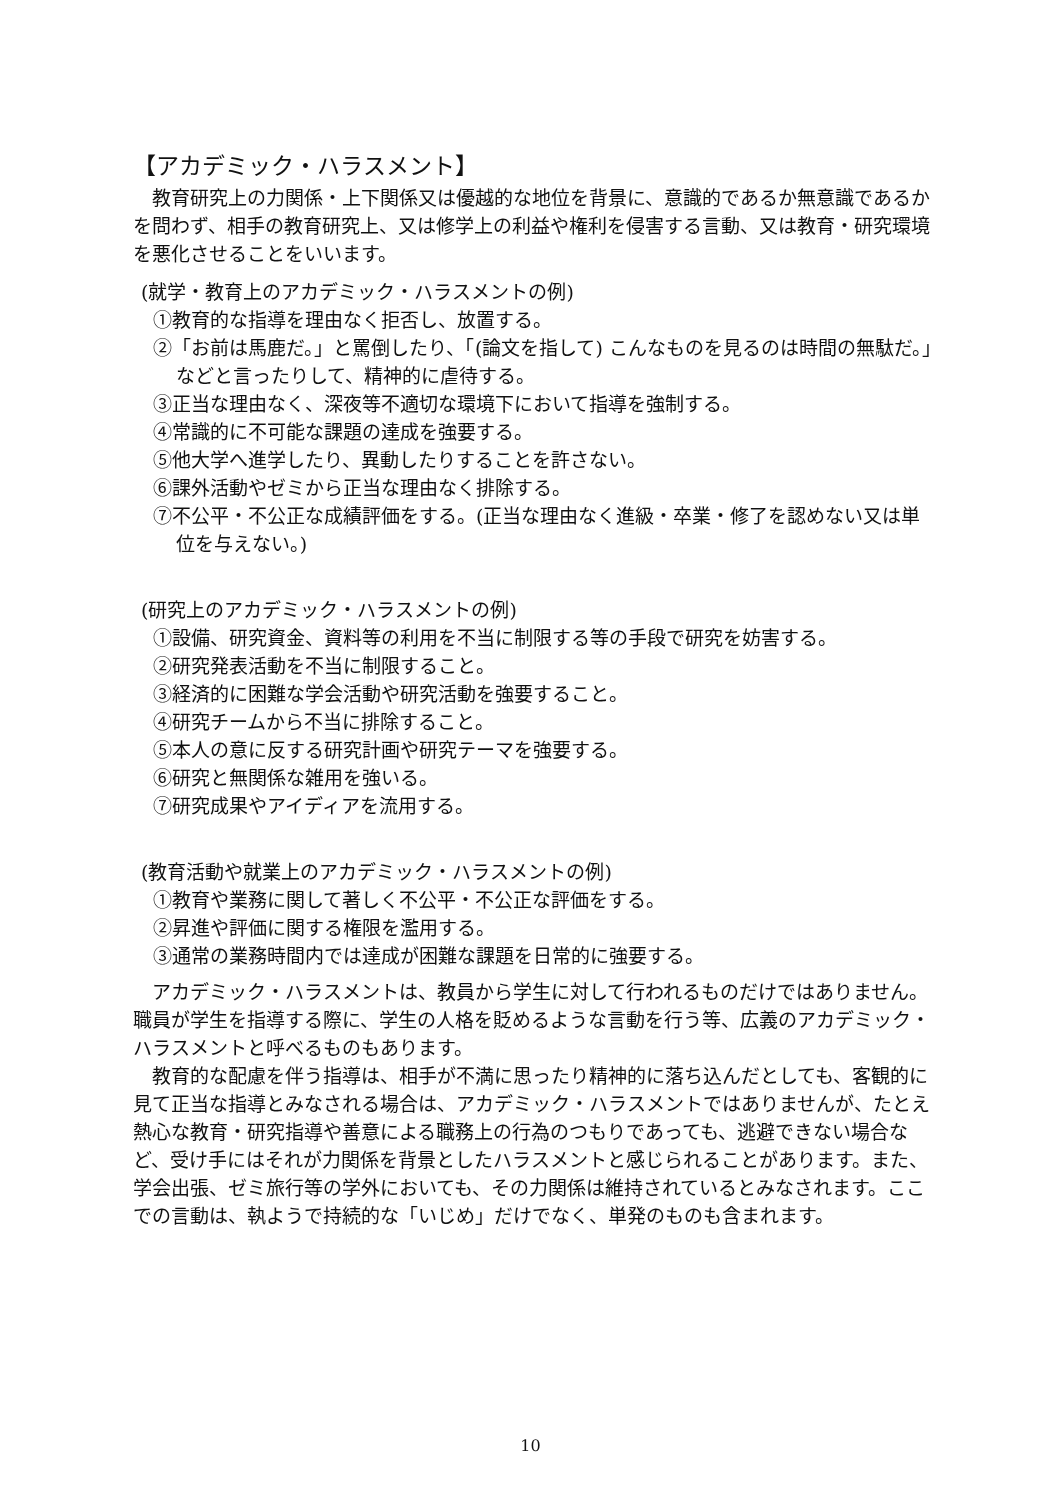【アカデミック・ハラスメント】
教育研究上の力関係・上下関係又は優越的な地位を背景に、意識的であるか無意識であるかを問わず、相手の教育研究上、又は修学上の利益や権利を侵害する言動、又は教育・研究環境を悪化させることをいいます。
(就学・教育上のアカデミック・ハラスメントの例)
①教育的な指導を理由なく拒否し、放置する。
②「お前は馬鹿だ。」と罵倒したり、「(論文を指して) こんなものを見るのは時間の無駄だ。」などと言ったりして、精神的に虐待する。
③正当な理由なく、深夜等不適切な環境下において指導を強制する。
④常識的に不可能な課題の達成を強要する。
⑤他大学へ進学したり、異動したりすることを許さない。
⑥課外活動やゼミから正当な理由なく排除する。
⑦不公平・不公正な成績評価をする。(正当な理由なく進級・卒業・修了を認めない又は単位を与えない。)
(研究上のアカデミック・ハラスメントの例)
①設備、研究資金、資料等の利用を不当に制限する等の手段で研究を妨害する。
②研究発表活動を不当に制限すること。
③経済的に困難な学会活動や研究活動を強要すること。
④研究チームから不当に排除すること。
⑤本人の意に反する研究計画や研究テーマを強要する。
⑥研究と無関係な雑用を強いる。
⑦研究成果やアイディアを流用する。
(教育活動や就業上のアカデミック・ハラスメントの例)
①教育や業務に関して著しく不公平・不公正な評価をする。
②昇進や評価に関する権限を濫用する。
③通常の業務時間内では達成が困難な課題を日常的に強要する。
アカデミック・ハラスメントは、教員から学生に対して行われるものだけではありません。職員が学生を指導する際に、学生の人格を貶めるような言動を行う等、広義のアカデミック・ハラスメントと呼べるものもあります。
教育的な配慮を伴う指導は、相手が不満に思ったり精神的に落ち込んだとしても、客観的に見て正当な指導とみなされる場合は、アカデミック・ハラスメントではありませんが、たとえ熱心な教育・研究指導や善意による職務上の行為のつもりであっても、逃避できない場合など、受け手にはそれが力関係を背景としたハラスメントと感じられることがあります。また、学会出張、ゼミ旅行等の学外においても、その力関係は維持されているとみなされます。ここでの言動は、執ようで持続的な「いじめ」だけでなく、単発のものも含まれます。
10